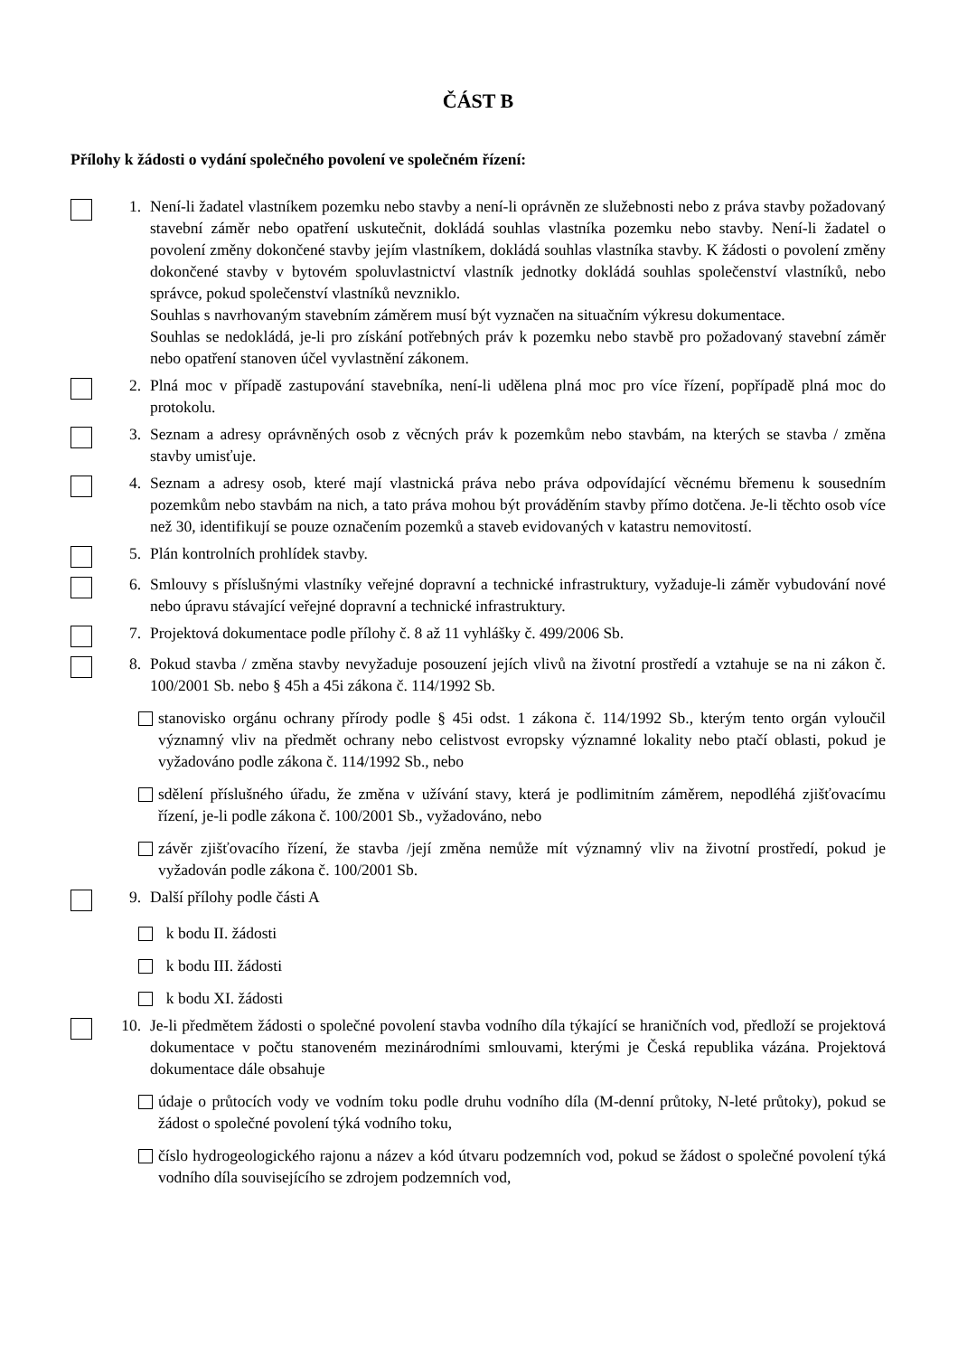ČÁST B
Přílohy k žádosti o vydání společného povolení ve společném řízení:
1. Není-li žadatel vlastníkem pozemku nebo stavby a není-li oprávněn ze služebnosti nebo z práva stavby požadovaný stavební záměr nebo opatření uskutečnit, dokládá souhlas vlastníka pozemku nebo stavby. Není-li žadatel o povolení změny dokončené stavby jejím vlastníkem, dokládá souhlas vlastníka stavby. K žádosti o povolení změny dokončené stavby v bytovém spoluvlastnictví vlastník jednotky dokládá souhlas společenství vlastníků, nebo správce, pokud společenství vlastníků nevzniklo.
Souhlas s navrhovaným stavebním záměrem musí být vyznačen na situačním výkresu dokumentace.
Souhlas se nedokládá, je-li pro získání potřebných práv k pozemku nebo stavbě pro požadovaný stavební záměr nebo opatření stanoven účel vyvlastnění zákonem.
2. Plná moc v případě zastupování stavebníka, není-li udělena plná moc pro více řízení, popřípadě plná moc do protokolu.
3. Seznam a adresy oprávněných osob z věcných práv k pozemkům nebo stavbám, na kterých se stavba / změna stavby umisťuje.
4. Seznam a adresy osob, které mají vlastnická práva nebo práva odpovídající věcnému břemenu k sousedním pozemkům nebo stavbám na nich, a tato práva mohou být prováděním stavby přímo dotčena. Je-li těchto osob více než 30, identifikují se pouze označením pozemků a staveb evidovaných v katastru nemovitostí.
5. Plán kontrolních prohlídek stavby.
6. Smlouvy s příslušnými vlastníky veřejné dopravní a technické infrastruktury, vyžaduje-li záměr vybudování nové nebo úpravu stávající veřejné dopravní a technické infrastruktury.
7. Projektová dokumentace podle přílohy č. 8 až 11 vyhlášky č. 499/2006 Sb.
8. Pokud stavba / změna stavby nevyžaduje posouzení jejích vlivů na životní prostředí a vztahuje se na ni zákon č. 100/2001 Sb. nebo § 45h a 45i zákona č. 114/1992 Sb.
stanovisko orgánu ochrany přírody podle § 45i odst. 1 zákona č. 114/1992 Sb., kterým tento orgán vyloučil významný vliv na předmět ochrany nebo celistvost evropsky významné lokality nebo ptačí oblasti, pokud je vyžadováno podle zákona č. 114/1992 Sb., nebo
sdělení příslušného úřadu, že změna v užívání stavy, která je podlimitním záměrem, nepodléhá zjišťovacímu řízení, je-li podle zákona č. 100/2001 Sb., vyžadováno, nebo
závěr zjišťovacího řízení, že stavba /její změna nemůže mít významný vliv na životní prostředí, pokud je vyžadován podle zákona č. 100/2001 Sb.
9. Další přílohy podle části A
k bodu II. žádosti
k bodu III. žádosti
k bodu XI. žádosti
10. Je-li předmětem žádosti o společné povolení stavba vodního díla týkající se hraničních vod, předloží se projektová dokumentace v počtu stanoveném mezinárodními smlouvami, kterými je Česká republika vázána. Projektová dokumentace dále obsahuje
údaje o průtocích vody ve vodním toku podle druhu vodního díla (M-denní průtoky, N-leté průtoky), pokud se žádost o společné povolení týká vodního toku,
číslo hydrogeologického rajonu a název a kód útvaru podzemních vod, pokud se žádost o společné povolení týká vodního díla souvisejícího se zdrojem podzemních vod,